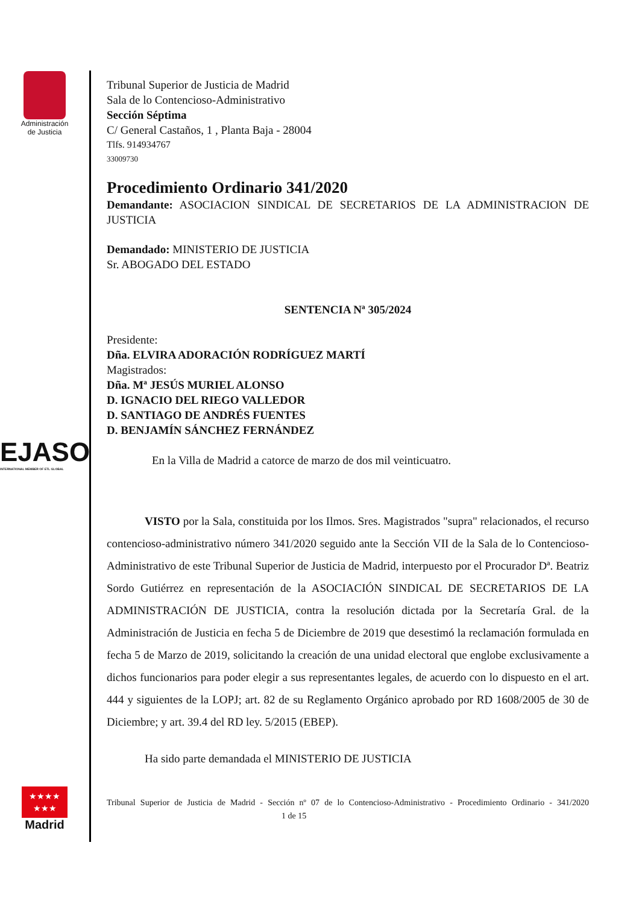Administración
de Justicia
EJASO
INTERNATIONAL MEMBER OF ETL GLOBAL
★★★★
★★★
Madrid
Tribunal Superior de Justicia de Madrid
Sala de lo Contencioso-Administrativo
Sección Séptima
C/ General Castaños, 1 , Planta Baja - 28004
Tlfs. 914934767
33009730
Procedimiento Ordinario 341/2020
Demandante: ASOCIACION SINDICAL DE SECRETARIOS DE LA ADMINISTRACION DE JUSTICIA
Demandado: MINISTERIO DE JUSTICIA
Sr. ABOGADO DEL ESTADO
SENTENCIA Nª 305/2024
Presidente:
Dña. ELVIRA ADORACIÓN RODRÍGUEZ MARTÍ
Magistrados:
Dña. Mª JESÚS MURIEL ALONSO
D. IGNACIO DEL RIEGO VALLEDOR
D. SANTIAGO DE ANDRÉS FUENTES
D. BENJAMÍN SÁNCHEZ FERNÁNDEZ
En la Villa de Madrid a catorce de marzo de dos mil veinticuatro.
VISTO por la Sala, constituida por los Ilmos. Sres. Magistrados "supra" relacionados, el recurso contencioso-administrativo número 341/2020 seguido ante la Sección VII de la Sala de lo Contencioso-Administrativo de este Tribunal Superior de Justicia de Madrid, interpuesto por el Procurador Dª. Beatriz Sordo Gutiérrez en representación de la ASOCIACIÓN SINDICAL DE SECRETARIOS DE LA ADMINISTRACIÓN DE JUSTICIA, contra la resolución dictada por la Secretaría Gral. de la Administración de Justicia en fecha 5 de Diciembre de 2019 que desestimó la reclamación formulada en fecha 5 de Marzo de 2019, solicitando la creación de una unidad electoral que englobe exclusivamente a dichos funcionarios para poder elegir a sus representantes legales, de acuerdo con lo dispuesto en el art. 444 y siguientes de la LOPJ; art. 82 de su Reglamento Orgánico aprobado por RD 1608/2005 de 30 de Diciembre; y art. 39.4 del RD ley. 5/2015 (EBEP).
Ha sido parte demandada el MINISTERIO DE JUSTICIA
Tribunal Superior de Justicia de Madrid - Sección nº 07 de lo Contencioso-Administrativo - Procedimiento Ordinario - 341/2020 1 de 15